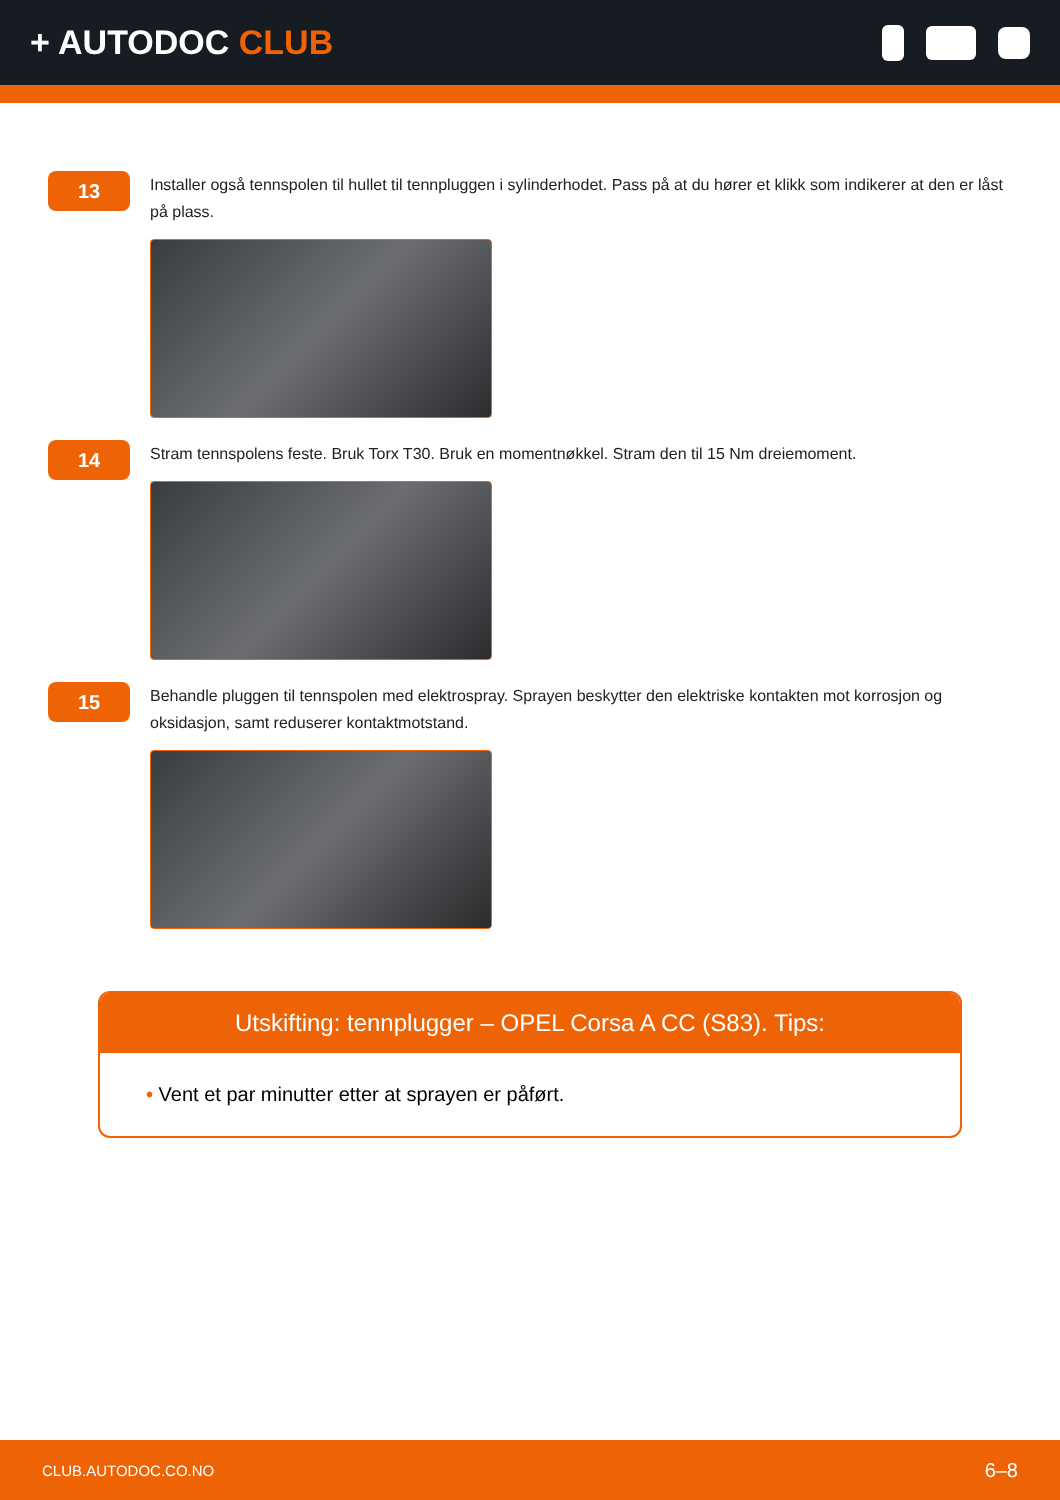+ AUTODOC CLUB
13
Installer også tennspolen til hullet til tennpluggen i sylinderhodet. Pass på at du hører et klikk som indikerer at den er låst på plass.
14
Stram tennspolens feste. Bruk Torx T30. Bruk en momentnøkkel. Stram den til 15 Nm dreiemoment.
15
Behandle pluggen til tennspolen med elektrospray. Sprayen beskytter den elektriske kontakten mot korrosjon og oksidasjon, samt reduserer kontaktmotstand.
Utskifting: tennplugger – OPEL Corsa A CC (S83). Tips:
• Vent et par minutter etter at sprayen er påført.
CLUB.AUTODOC.CO.NO 6–8